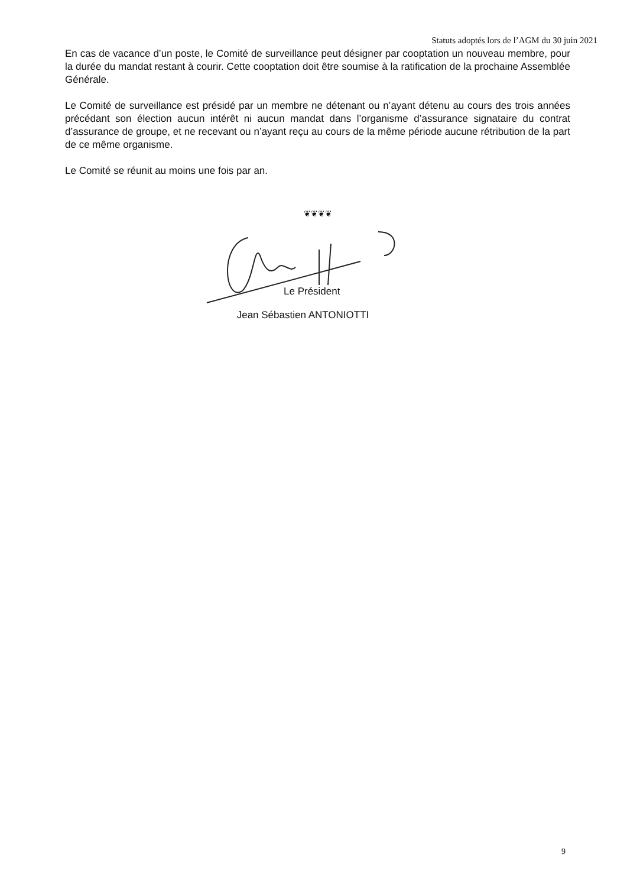Statuts adoptés lors de l’AGM du 30 juin 2021
En cas de vacance d’un poste, le Comité de surveillance peut désigner par cooptation un nouveau membre, pour la durée du mandat restant à courir. Cette cooptation doit être soumise à la ratification de la prochaine Assemblée Générale.
Le Comité de surveillance est présidé par un membre ne détenant ou n’ayant détenu au cours des trois années précédant son élection aucun intérêt ni aucun mandat dans l’organisme d’assurance signataire du contrat d’assurance de groupe, et ne recevant ou n’ayant reçu au cours de la même période aucune rétribution de la part de ce même organisme.
Le Comité se réunit au moins une fois par an.
❦❦❦❦
Le Président
Jean Sébastien ANTONIOTTI
9